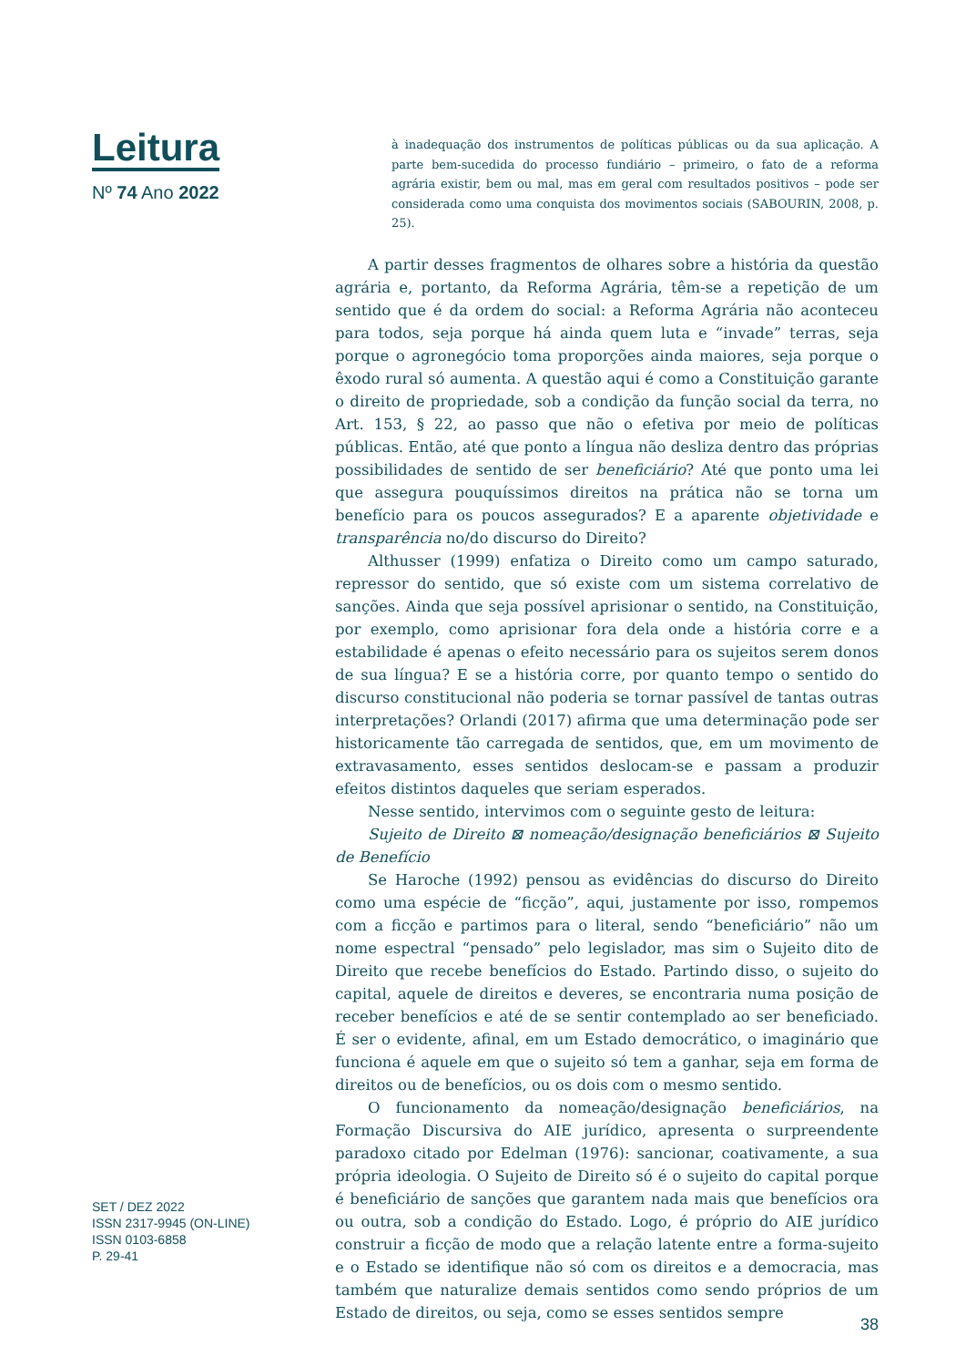Leitura
Nº 74 Ano 2022
à inadequação dos instrumentos de políticas públicas ou da sua aplicação. A parte bem-sucedida do processo fundiário – primeiro, o fato de a reforma agrária existir, bem ou mal, mas em geral com resultados positivos – pode ser considerada como uma conquista dos movimentos sociais (SABOURIN, 2008, p. 25).
A partir desses fragmentos de olhares sobre a história da questão agrária e, portanto, da Reforma Agrária, têm-se a repetição de um sentido que é da ordem do social: a Reforma Agrária não aconteceu para todos, seja porque há ainda quem luta e “invade” terras, seja porque o agronegócio toma proporções ainda maiores, seja porque o êxodo rural só aumenta. A questão aqui é como a Constituição garante o direito de propriedade, sob a condição da função social da terra, no Art. 153, § 22, ao passo que não o efetiva por meio de políticas públicas. Então, até que ponto a língua não desliza dentro das próprias possibilidades de sentido de ser beneficiário? Até que ponto uma lei que assegura pouquíssimos direitos na prática não se torna um benefício para os poucos assegurados? E a aparente objetividade e transparência no/do discurso do Direito?
Althusser (1999) enfatiza o Direito como um campo saturado, repressor do sentido, que só existe com um sistema correlativo de sanções. Ainda que seja possível aprisionar o sentido, na Constituição, por exemplo, como aprisionar fora dela onde a história corre e a estabilidade é apenas o efeito necessário para os sujeitos serem donos de sua língua? E se a história corre, por quanto tempo o sentido do discurso constitucional não poderia se tornar passível de tantas outras interpretações? Orlandi (2017) afirma que uma determinação pode ser historicamente tão carregada de sentidos, que, em um movimento de extravasamento, esses sentidos deslocam-se e passam a produzir efeitos distintos daqueles que seriam esperados.
Nesse sentido, intervimos com o seguinte gesto de leitura:
Sujeito de Direito ⊠ nomeação/designação beneficiários ⊠ Sujeito de Benefício
Se Haroche (1992) pensou as evidências do discurso do Direito como uma espécie de “ficção”, aqui, justamente por isso, rompemos com a ficção e partimos para o literal, sendo “beneficiário” não um nome espectral “pensado” pelo legislador, mas sim o Sujeito dito de Direito que recebe benefícios do Estado. Partindo disso, o sujeito do capital, aquele de direitos e deveres, se encontraria numa posição de receber benefícios e até de se sentir contemplado ao ser beneficiado. É ser o evidente, afinal, em um Estado democrático, o imaginário que funciona é aquele em que o sujeito só tem a ganhar, seja em forma de direitos ou de benefícios, ou os dois com o mesmo sentido.
O funcionamento da nomeação/designação beneficiários, na Formação Discursiva do AIE jurídico, apresenta o surpreendente paradoxo citado por Edelman (1976): sancionar, coativamente, a sua própria ideologia. O Sujeito de Direito só é o sujeito do capital porque é beneficiário de sanções que garantem nada mais que benefícios ora ou outra, sob a condição do Estado. Logo, é próprio do AIE jurídico construir a ficção de modo que a relação latente entre a forma-sujeito e o Estado se identifique não só com os direitos e a democracia, mas também que naturalize demais sentidos como sendo próprios de um Estado de direitos, ou seja, como se esses sentidos sempre
SET / DEZ 2022
ISSN 2317-9945 (ON-LINE)
ISSN 0103-6858
P. 29-41
38